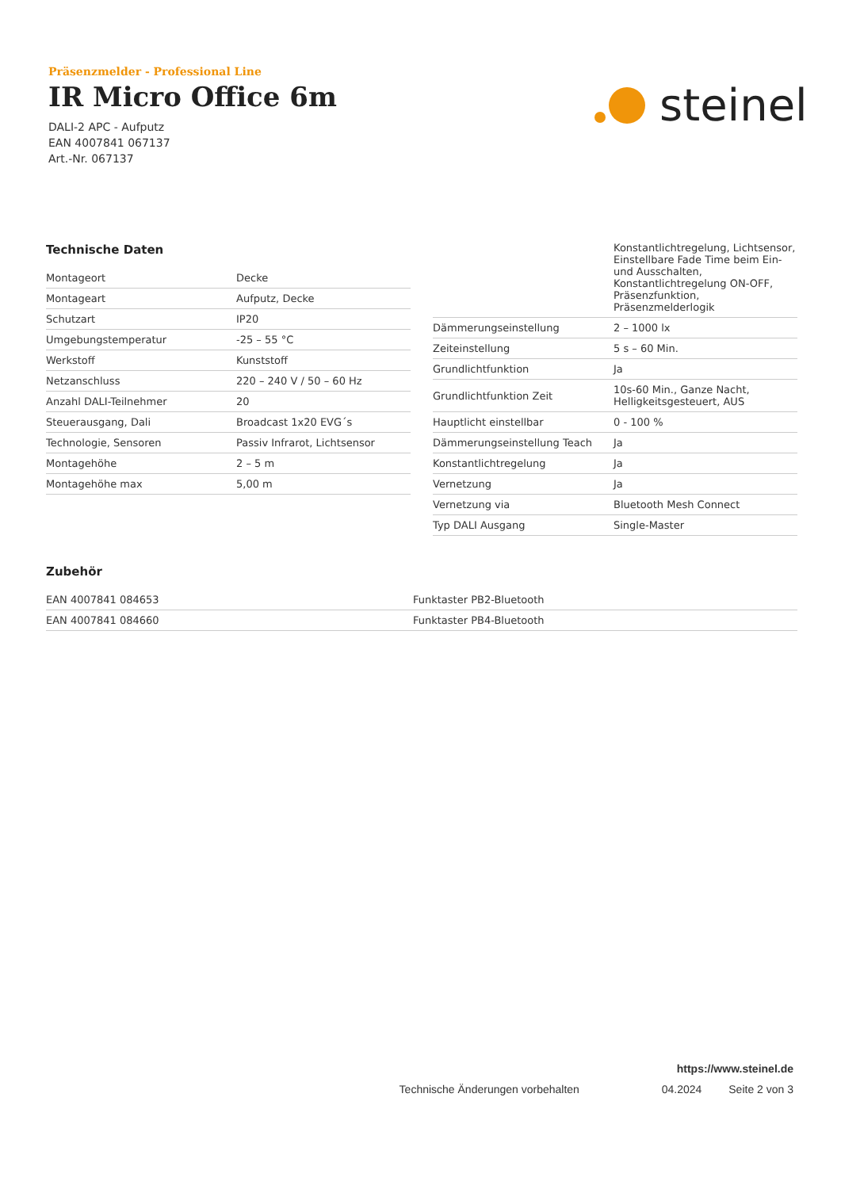Präsenzmelder - Professional Line
IR Micro Office 6m
DALI-2 APC - Aufputz
EAN 4007841 067137
Art.-Nr. 067137
steinel
Technische Daten
| Montageort | Decke |
| Montageart | Aufputz, Decke |
| Schutzart | IP20 |
| Umgebungstemperatur | -25 – 55 °C |
| Werkstoff | Kunststoff |
| Netzanschluss | 220 – 240 V / 50 – 60 Hz |
| Anzahl DALI-Teilnehmer | 20 |
| Steuerausgang, Dali | Broadcast 1x20 EVG´s |
| Technologie, Sensoren | Passiv Infrarot, Lichtsensor |
| Montagehöhe | 2 – 5 m |
| Montagehöhe max | 5,00 m |
| | Konstantlichtregelung, Lichtsensor, Einstellbare Fade Time beim Ein- und Ausschalten, Konstantlichtregelung ON-OFF, Präsenzfunktion, Präsenzmelderlogik |
| Dämmerungseinstellung | 2 – 1000 lx |
| Zeiteinstellung | 5 s – 60 Min. |
| Grundlichtfunktion | Ja |
| Grundlichtfunktion Zeit | 10s-60 Min., Ganze Nacht, Helligkeitsgesteuert, AUS |
| Hauptlicht einstellbar | 0 - 100 % |
| Dämmerungseinstellung Teach | Ja |
| Konstantlichtregelung | Ja |
| Vernetzung | Ja |
| Vernetzung via | Bluetooth Mesh Connect |
| Typ DALI Ausgang | Single-Master |
Zubehör
| EAN 4007841 084653 | Funktaster PB2-Bluetooth |
| EAN 4007841 084660 | Funktaster PB4-Bluetooth |
https://www.steinel.de
Technische Änderungen vorbehalten 04.2024 Seite 2 von 3